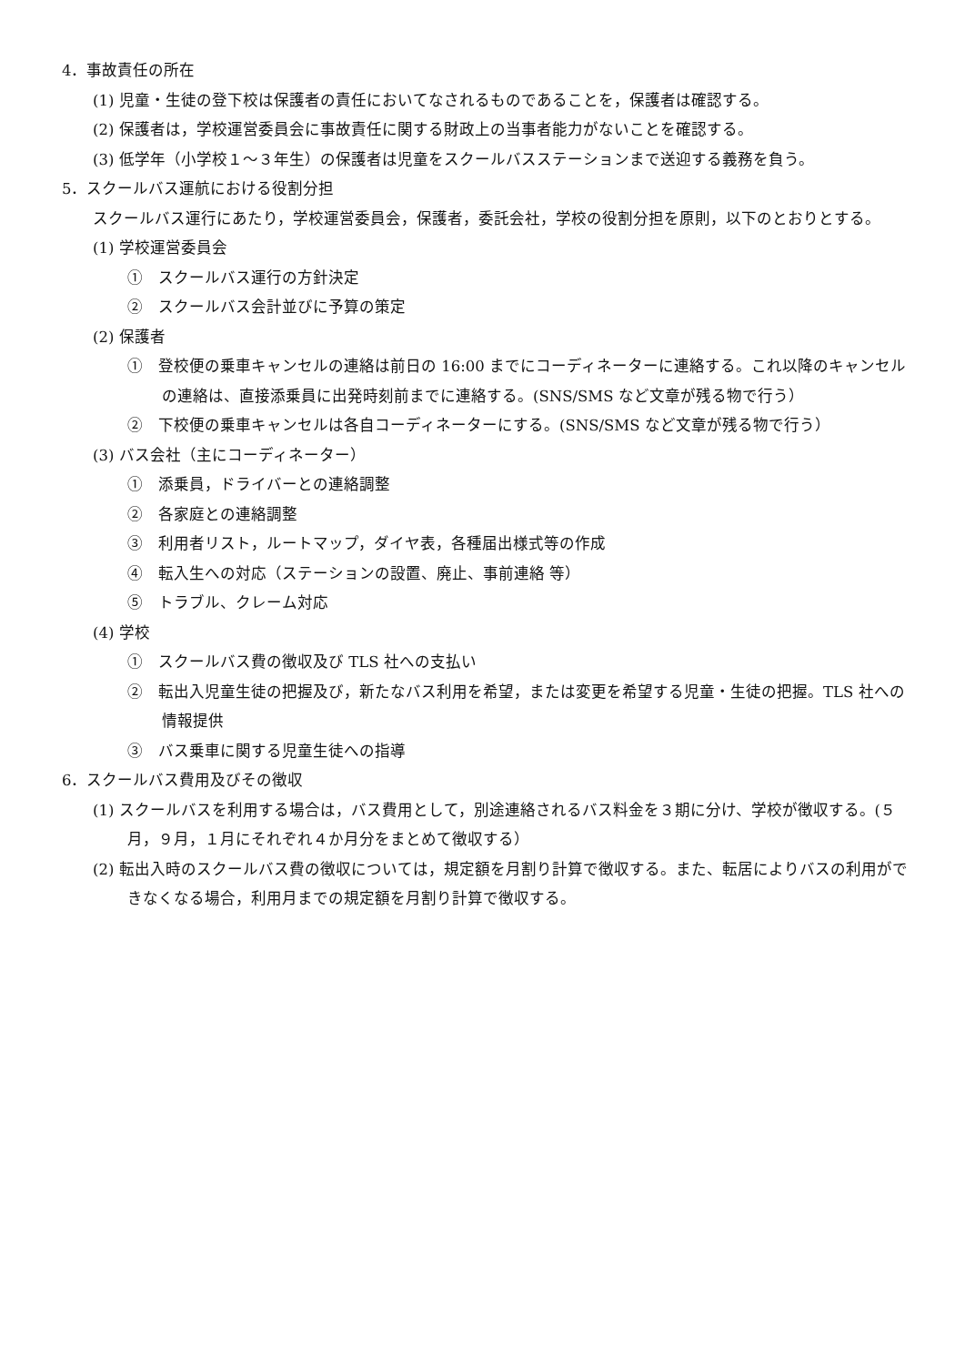4．事故責任の所在
(1) 児童・生徒の登下校は保護者の責任においてなされるものであることを，保護者は確認する。
(2) 保護者は，学校運営委員会に事故責任に関する財政上の当事者能力がないことを確認する。
(3) 低学年（小学校１～３年生）の保護者は児童をスクールバスステーションまで送迎する義務を負う。
5．スクールバス運航における役割分担
スクールバス運行にあたり，学校運営委員会，保護者，委託会社，学校の役割分担を原則，以下のとおりとする。
(1) 学校運営委員会
①　スクールバス運行の方針決定
②　スクールバス会計並びに予算の策定
(2) 保護者
①　登校便の乗車キャンセルの連絡は前日の 16:00 までにコーディネーターに連絡する。これ以降のキャンセルの連絡は、直接添乗員に出発時刻前までに連絡する。(SNS/SMS など文章が残る物で行う）
②　下校便の乗車キャンセルは各自コーディネーターにする。(SNS/SMS など文章が残る物で行う）
(3) バス会社（主にコーディネーター）
①　添乗員，ドライバーとの連絡調整
②　各家庭との連絡調整
③　利用者リスト，ルートマップ，ダイヤ表，各種届出様式等の作成
④　転入生への対応（ステーションの設置、廃止、事前連絡 等）
⑤　トラブル、クレーム対応
(4) 学校
①　スクールバス費の徴収及び TLS 社への支払い
②　転出入児童生徒の把握及び，新たなバス利用を希望，または変更を希望する児童・生徒の把握。TLS 社への情報提供
③　バス乗車に関する児童生徒への指導
6．スクールバス費用及びその徴収
(1) スクールバスを利用する場合は，バス費用として，別途連絡されるバス料金を３期に分け、学校が徴収する。(５月，９月，１月にそれぞれ４か月分をまとめて徴収する）
(2) 転出入時のスクールバス費の徴収については，規定額を月割り計算で徴収する。また、転居によりバスの利用ができなくなる場合，利用月までの規定額を月割り計算で徴収する。